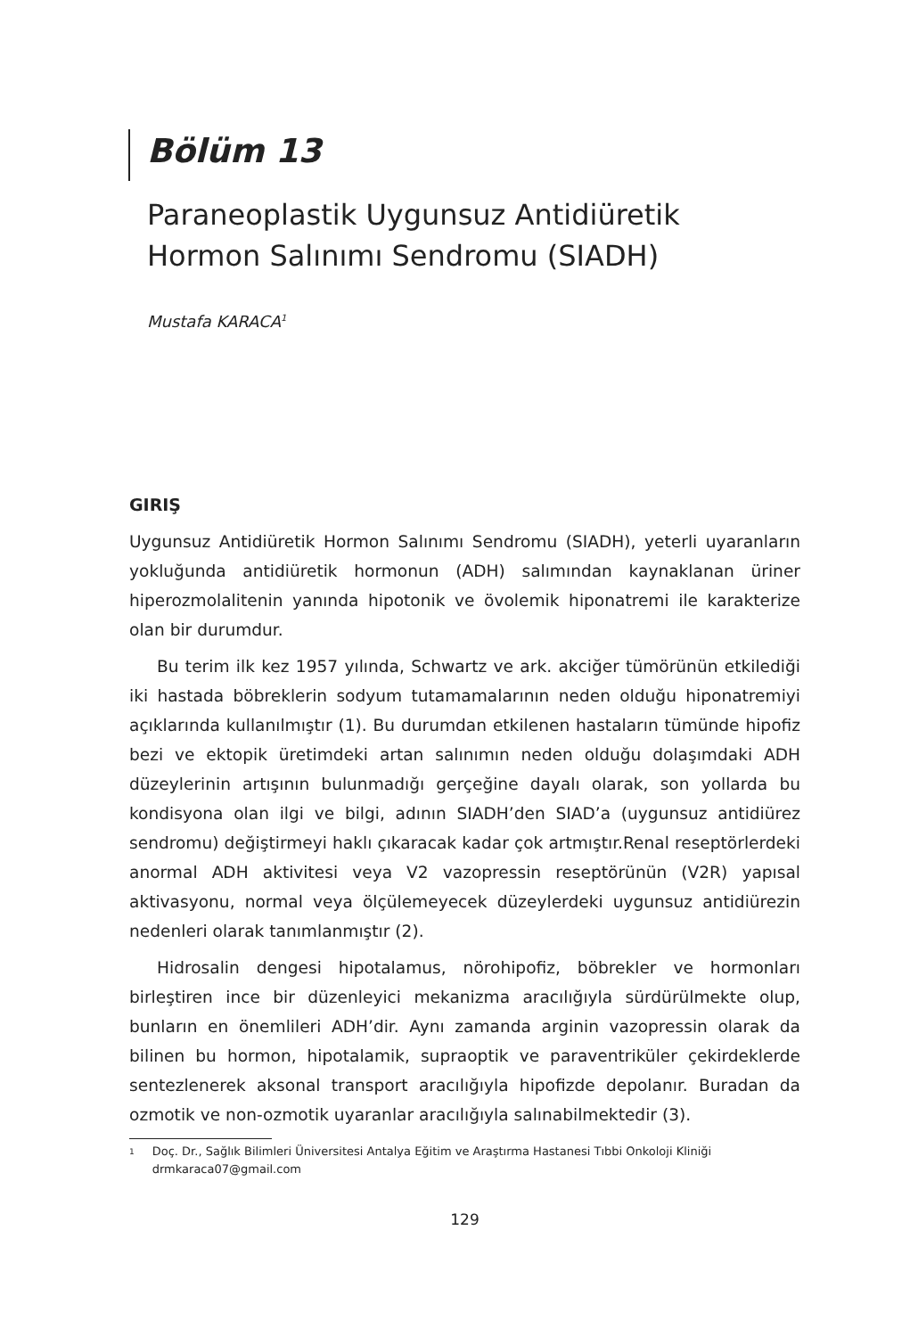Bölüm 13
Paraneoplastik Uygunsuz Antidiüretik
Hormon Salınımı Sendromu (SIADH)
Mustafa KARACA<sup>1</sup>
GIRIŞ
Uygunsuz Antidiüretik Hormon Salınımı Sendromu (SIADH), yeterli uyaranların yokluğunda antidiüretik hormonun (ADH) salımından kaynaklanan üriner hiperozmolalitenin yanında hipotonik ve övolemik hiponatremi ile karakterize olan bir durumdur.
Bu terim ilk kez 1957 yılında, Schwartz ve ark. akciğer tümörünün etkilediği iki hastada böbreklerin sodyum tutamamalarının neden olduğu hiponatremiyi açıklarında kullanılmıştır (1). Bu durumdan etkilenen hastaların tümünde hipofiz bezi ve ektopik üretimdeki artan salınımın neden olduğu dolaşımdaki ADH düzeylerinin artışının bulunmadığı gerçeğine dayalı olarak, son yollarda bu kondisyona olan ilgi ve bilgi, adının SIADH’den SIAD’a (uygunsuz antidiürez sendromu) değiştirmeyi haklı çıkaracak kadar çok artmıştır.Renal reseptörlerdeki anormal ADH aktivitesi veya V2 vazopressin reseptörünün (V2R) yapısal aktivasyonu, normal veya ölçülemeyecek düzeylerdeki uygunsuz antidiürezin nedenleri olarak tanımlanmıştır (2).
Hidrosalin dengesi hipotalamus, nörohipofiz, böbrekler ve hormonları birleştiren ince bir düzenleyici mekanizma aracılığıyla sürdürülmekte olup, bunların en önemlileri ADH’dir. Aynı zamanda arginin vazopressin olarak da bilinen bu hormon, hipotalamik, supraoptik ve paraventriküler çekirdeklerde sentezlenerek aksonal transport aracılığıyla hipofizde depolanır. Buradan da ozmotik ve non-ozmotik uyaranlar aracılığıyla salınabilmektedir (3).
<sup>1</sup> Doç. Dr., Sağlık Bilimleri Üniversitesi Antalya Eğitim ve Araştırma Hastanesi Tıbbi Onkoloji Kliniği
drmkaraca07@gmail.com
129